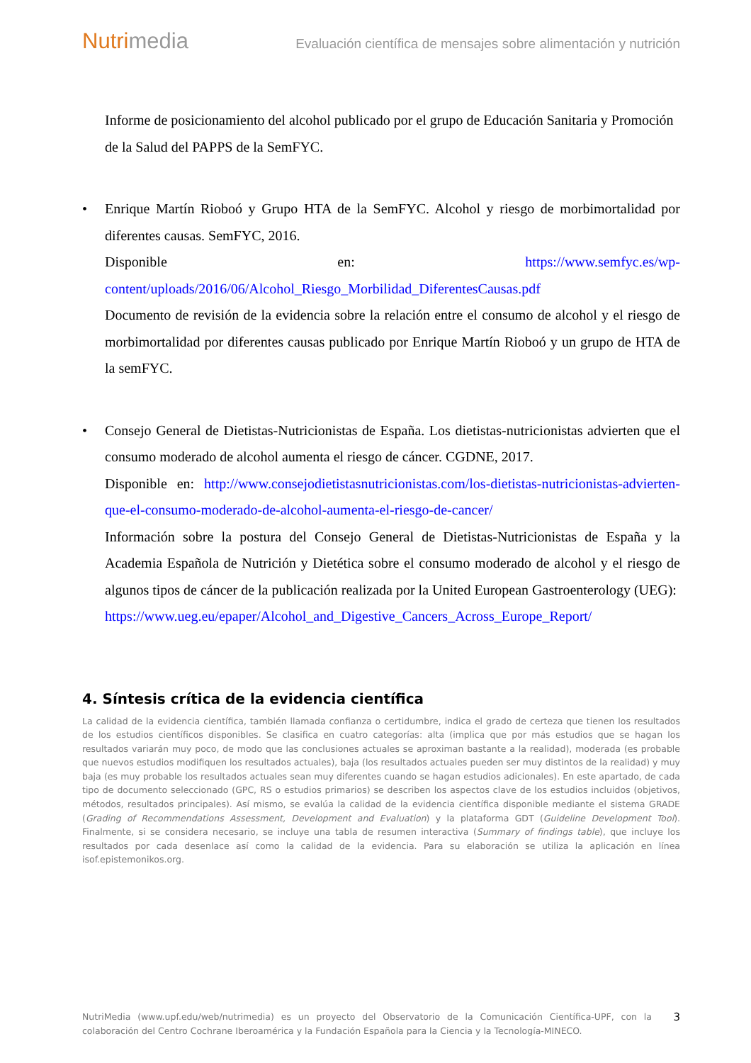Nutrimedia
Evaluación científica de mensajes sobre alimentación y nutrición
Informe de posicionamiento del alcohol publicado por el grupo de Educación Sanitaria y Promoción de la Salud del PAPPS de la SemFYC.
• Enrique Martín Rioboó y Grupo HTA de la SemFYC. Alcohol y riesgo de morbimortalidad por diferentes causas. SemFYC, 2016.
Disponible en: https://www.semfyc.es/wp-content/uploads/2016/06/Alcohol_Riesgo_Morbilidad_DiferentesCausas.pdf
Documento de revisión de la evidencia sobre la relación entre el consumo de alcohol y el riesgo de morbimortalidad por diferentes causas publicado por Enrique Martín Rioboó y un grupo de HTA de la semFYC.
• Consejo General de Dietistas-Nutricionistas de España. Los dietistas-nutricionistas advierten que el consumo moderado de alcohol aumenta el riesgo de cáncer. CGDNE, 2017.
Disponible en: http://www.consejodietistasnutricionistas.com/los-dietistas-nutricionistas-advierten-que-el-consumo-moderado-de-alcohol-aumenta-el-riesgo-de-cancer/
Información sobre la postura del Consejo General de Dietistas-Nutricionistas de España y la Academia Española de Nutrición y Dietética sobre el consumo moderado de alcohol y el riesgo de algunos tipos de cáncer de la publicación realizada por la United European Gastroenterology (UEG):
https://www.ueg.eu/epaper/Alcohol_and_Digestive_Cancers_Across_Europe_Report/
4. Síntesis crítica de la evidencia científica
La calidad de la evidencia científica, también llamada confianza o certidumbre, indica el grado de certeza que tienen los resultados de los estudios científicos disponibles. Se clasifica en cuatro categorías: alta (implica que por más estudios que se hagan los resultados variarán muy poco, de modo que las conclusiones actuales se aproximan bastante a la realidad), moderada (es probable que nuevos estudios modifiquen los resultados actuales), baja (los resultados actuales pueden ser muy distintos de la realidad) y muy baja (es muy probable los resultados actuales sean muy diferentes cuando se hagan estudios adicionales). En este apartado, de cada tipo de documento seleccionado (GPC, RS o estudios primarios) se describen los aspectos clave de los estudios incluidos (objetivos, métodos, resultados principales). Así mismo, se evalúa la calidad de la evidencia científica disponible mediante el sistema GRADE (Grading of Recommendations Assessment, Development and Evaluation) y la plataforma GDT (Guideline Development Tool). Finalmente, si se considera necesario, se incluye una tabla de resumen interactiva (Summary of findings table), que incluye los resultados por cada desenlace así como la calidad de la evidencia. Para su elaboración se utiliza la aplicación en línea isof.epistemonikos.org.
NutriMedia (www.upf.edu/web/nutrimedia) es un proyecto del Observatorio de la Comunicación Científica-UPF, con la colaboración del Centro Cochrane Iberoamérica y la Fundación Española para la Ciencia y la Tecnología-MINECO.
3